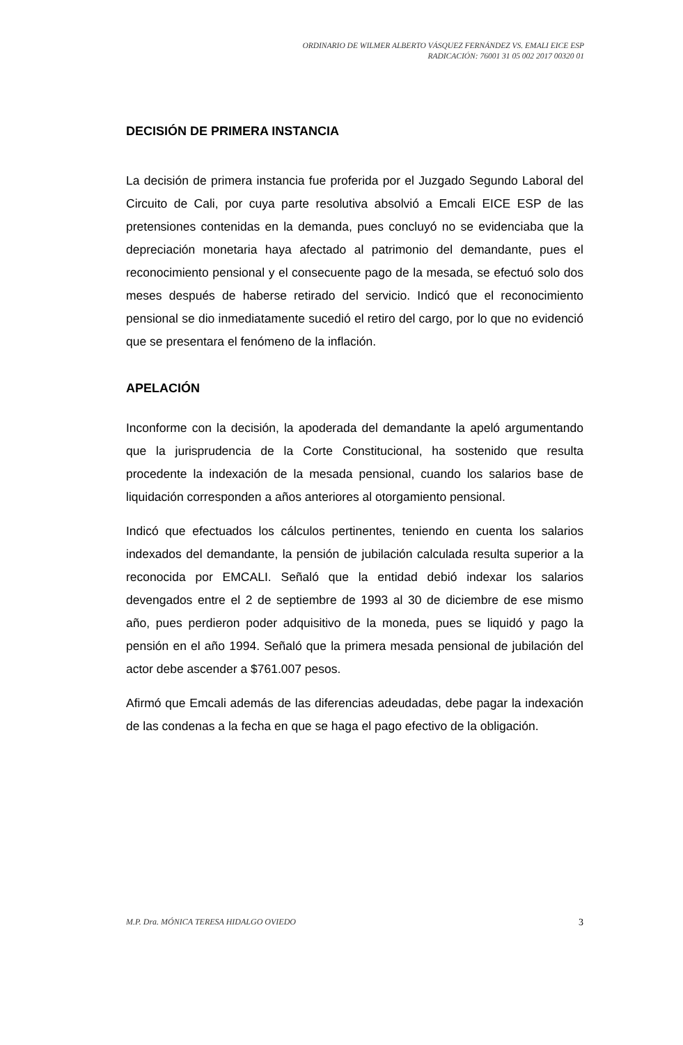ORDINARIO DE WILMER ALBERTO VÁSQUEZ FERNÁNDEZ VS. EMALI EICE ESP
RADICACIÓN: 76001 31 05 002 2017 00320 01
DECISIÓN DE PRIMERA INSTANCIA
La decisión de primera instancia fue proferida por el Juzgado Segundo Laboral del Circuito de Cali, por cuya parte resolutiva absolvió a Emcali EICE ESP de las pretensiones contenidas en la demanda, pues concluyó no se evidenciaba que la depreciación monetaria haya afectado al patrimonio del demandante, pues el reconocimiento pensional y el consecuente pago de la mesada, se efectuó solo dos meses después de haberse retirado del servicio. Indicó que el reconocimiento pensional se dio inmediatamente sucedió el retiro del cargo, por lo que no evidenció que se presentara el fenómeno de la inflación.
APELACIÓN
Inconforme con la decisión, la apoderada del demandante la apeló argumentando que la jurisprudencia de la Corte Constitucional, ha sostenido que resulta procedente la indexación de la mesada pensional, cuando los salarios base de liquidación corresponden a años anteriores al otorgamiento pensional.
Indicó que efectuados los cálculos pertinentes, teniendo en cuenta los salarios indexados del demandante, la pensión de jubilación calculada resulta superior a la reconocida por EMCALI. Señaló que la entidad debió indexar los salarios devengados entre el 2 de septiembre de 1993 al 30 de diciembre de ese mismo año, pues perdieron poder adquisitivo de la moneda, pues se liquidó y pago la pensión en el año 1994. Señaló que la primera mesada pensional de jubilación del actor debe ascender a $761.007 pesos.
Afirmó que Emcali además de las diferencias adeudadas, debe pagar la indexación de las condenas a la fecha en que se haga el pago efectivo de la obligación.
M.P. Dra. MÓNICA TERESA HIDALGO OVIEDO 3